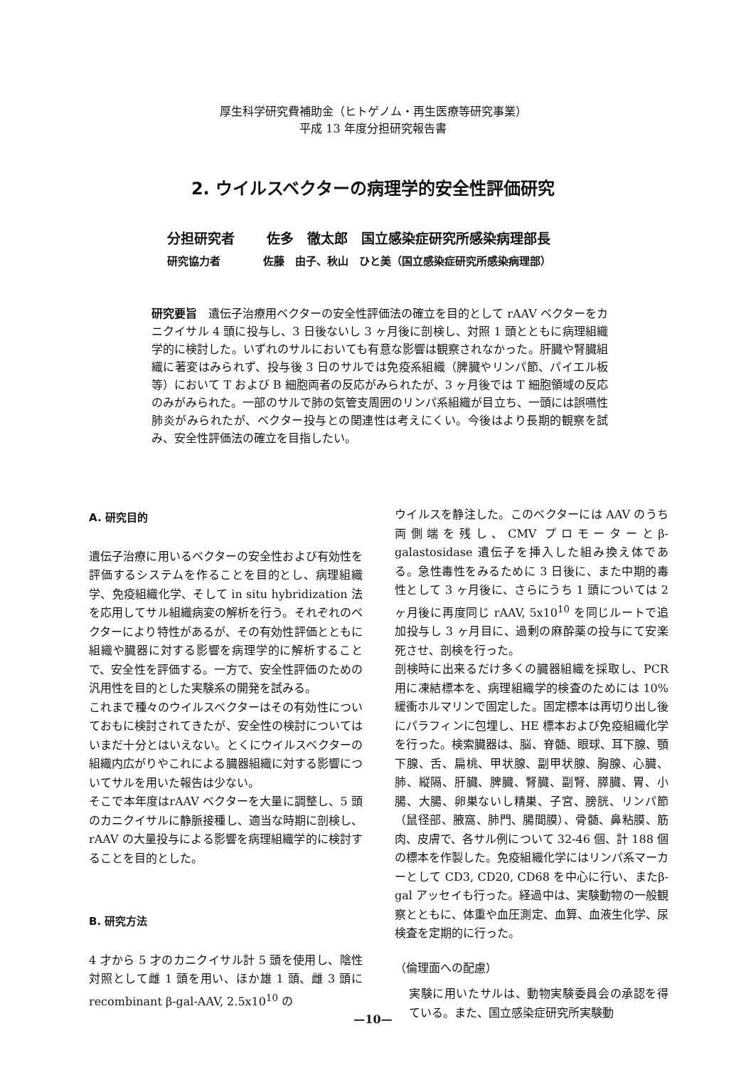厚生科学研究費補助金（ヒトゲノム・再生医療等研究事業）
平成 13 年度分担研究報告書
2. ウイルスベクターの病理学的安全性評価研究
分担研究者　　 佐多　徹太郎　国立感染症研究所感染病理部長
研究協力者　　　　佐藤　由子、秋山　ひと美（国立感染症研究所感染病理部）
研究要旨　遺伝子治療用ベクターの安全性評価法の確立を目的として rAAV ベクターをカニクイサル 4 頭に投与し、3 日後ないし 3 ヶ月後に剖検し、対照 1 頭とともに病理組織学的に検討した。いずれのサルにおいても有意な影響は観察されなかった。肝臓や腎臓組織に著変はみられず、投与後 3 日のサルでは免疫系組織（脾臓やリンパ節、パイエル板等）において T および B 細胞両者の反応がみられたが、3 ヶ月後では T 細胞領域の反応のみがみられた。一部のサルで肺の気管支周囲のリンパ系組織が目立ち、一頭には誤嚥性肺炎がみられたが、ベクター投与との関連性は考えにくい。今後はより長期的観察を試み、安全性評価法の確立を目指したい。
A. 研究目的
遺伝子治療に用いるベクターの安全性および有効性を評価するシステムを作ることを目的とし、病理組織学、免疫組織化学、そして in situ hybridization 法を応用してサル組織病変の解析を行う。それぞれのベクターにより特性があるが、その有効性評価とともに組織や臓器に対する影響を病理学的に解析することで、安全性を評価する。一方で、安全性評価のための汎用性を目的とした実験系の開発を試みる。
これまで種々のウイルスベクターはその有効性についておもに検討されてきたが、安全性の検討についてはいまだ十分とはいえない。とくにウイルスベクターの組織内広がりやこれによる臓器組織に対する影響についてサルを用いた報告は少ない。
そこで本年度はrAAV ベクターを大量に調整し、5 頭のカニクイサルに静脈接種し、適当な時期に剖検し、rAAV の大量投与による影響を病理組織学的に検討することを目的とした。
B. 研究方法
4 才から 5 才のカニクイサル計 5 頭を使用し、陰性対照として雌 1 頭を用い、ほか雄 1 頭、雌 3 頭に recombinant β-gal-AAV, 2.5x10<sup>10</sup> の
ウイルスを静注した。このベクターには AAV のうち両側端を残し、CMV プロモーターとβ-galastosidase 遺伝子を挿入した組み換え体である。急性毒性をみるために 3 日後に、また中期的毒性として 3 ヶ月後に、さらにうち 1 頭については 2 ヶ月後に再度同じ rAAV, 5x10<sup>10</sup> を同じルートで追加投与し 3 ヶ月目に、過剰の麻酔薬の投与にて安楽死させ、剖検を行った。
剖検時に出来るだけ多くの臓器組織を採取し、PCR 用に凍結標本を、病理組織学的検査のためには 10%緩衝ホルマリンで固定した。固定標本は再切り出し後にパラフィンに包埋し、HE 標本および免疫組織化学を行った。検索臓器は、脳、脊髄、眼球、耳下腺、顎下腺、舌、扁桃、甲状腺、副甲状腺、胸腺、心臓、肺、縦隔、肝臓、脾臓、腎臓、副腎、膵臓、胃、小腸、大腸、卵巣ないし精巣、子宮、膀胱、リンパ節（鼠径部、腋窩、肺門、腸間膜）、骨髄、鼻粘膜、筋肉、皮膚で、各サル例について 32-46 個、計 188 個の標本を作製した。免疫組織化学にはリンパ系マーカーとして CD3, CD20, CD68 を中心に行い、またβ-gal アッセイも行った。経過中は、実験動物の一般観察とともに、体重や血圧測定、血算、血液生化学、尿検査を定期的に行った。
（倫理面への配慮）
実験に用いたサルは、動物実験委員会の承認を得ている。また、国立感染症研究所実験動
—10—